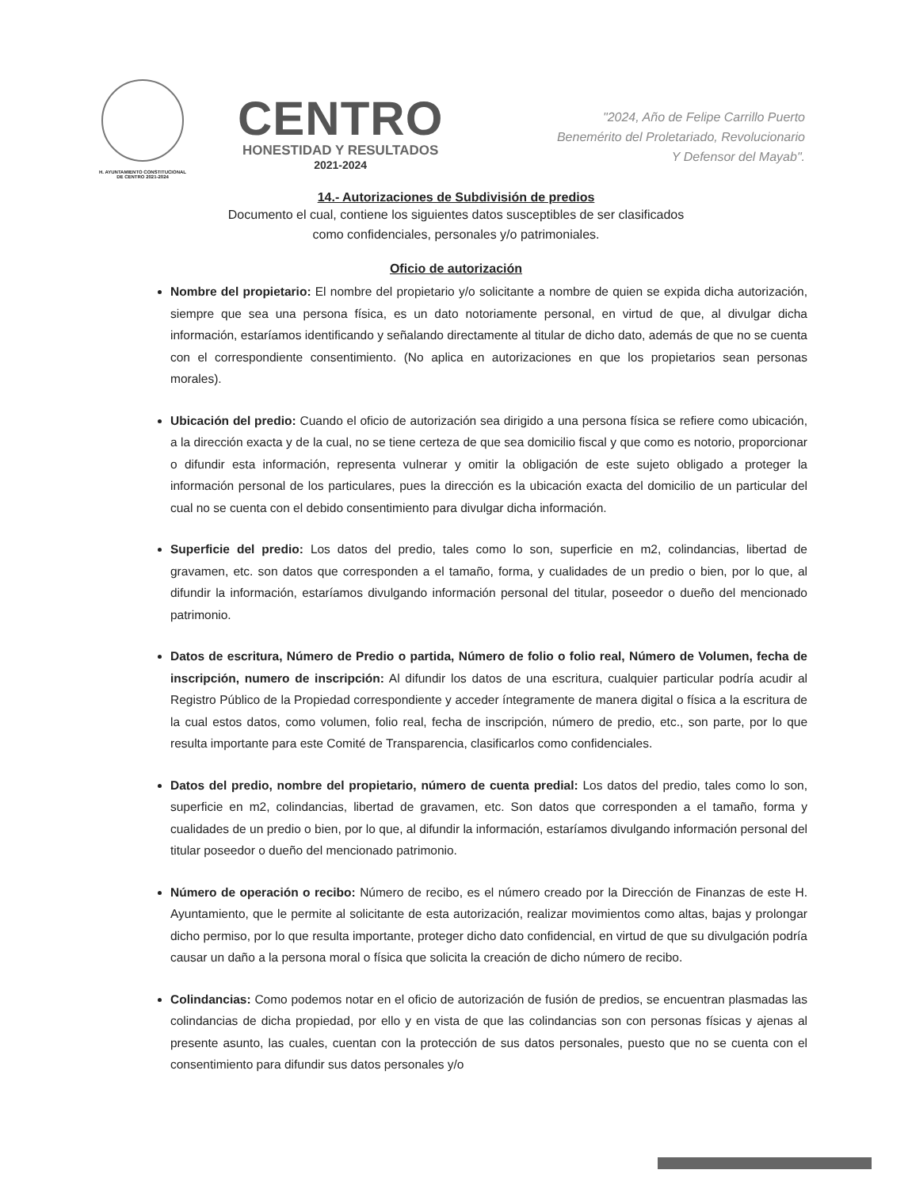H. AYUNTAMIENTO CONSTITUCIONAL
DE CENTRO 2021-2024
CENTRO
HONESTIDAD Y RESULTADOS
2021-2024
"2024, Año de Felipe Carrillo Puerto
Benemérito del Proletariado, Revolucionario
Y Defensor del Mayab".
14.- Autorizaciones de Subdivisión de predios
Documento el cual, contiene los siguientes datos susceptibles de ser clasificados
como confidenciales, personales y/o patrimoniales.
Oficio de autorización
Nombre del propietario: El nombre del propietario y/o solicitante a nombre de quien se expida dicha autorización, siempre que sea una persona física, es un dato notoriamente personal, en virtud de que, al divulgar dicha información, estaríamos identificando y señalando directamente al titular de dicho dato, además de que no se cuenta con el correspondiente consentimiento. (No aplica en autorizaciones en que los propietarios sean personas morales).
Ubicación del predio: Cuando el oficio de autorización sea dirigido a una persona física se refiere como ubicación, a la dirección exacta y de la cual, no se tiene certeza de que sea domicilio fiscal y que como es notorio, proporcionar o difundir esta información, representa vulnerar y omitir la obligación de este sujeto obligado a proteger la información personal de los particulares, pues la dirección es la ubicación exacta del domicilio de un particular del cual no se cuenta con el debido consentimiento para divulgar dicha información.
Superficie del predio: Los datos del predio, tales como lo son, superficie en m2, colindancias, libertad de gravamen, etc. son datos que corresponden a el tamaño, forma, y cualidades de un predio o bien, por lo que, al difundir la información, estaríamos divulgando información personal del titular, poseedor o dueño del mencionado patrimonio.
Datos de escritura, Número de Predio o partida, Número de folio o folio real, Número de Volumen, fecha de inscripción, numero de inscripción: Al difundir los datos de una escritura, cualquier particular podría acudir al Registro Público de la Propiedad correspondiente y acceder íntegramente de manera digital o física a la escritura de la cual estos datos, como volumen, folio real, fecha de inscripción, número de predio, etc., son parte, por lo que resulta importante para este Comité de Transparencia, clasificarlos como confidenciales.
Datos del predio, nombre del propietario, número de cuenta predial: Los datos del predio, tales como lo son, superficie en m2, colindancias, libertad de gravamen, etc. Son datos que corresponden a el tamaño, forma y cualidades de un predio o bien, por lo que, al difundir la información, estaríamos divulgando información personal del titular poseedor o dueño del mencionado patrimonio.
Número de operación o recibo: Número de recibo, es el número creado por la Dirección de Finanzas de este H. Ayuntamiento, que le permite al solicitante de esta autorización, realizar movimientos como altas, bajas y prolongar dicho permiso, por lo que resulta importante, proteger dicho dato confidencial, en virtud de que su divulgación podría causar un daño a la persona moral o física que solicita la creación de dicho número de recibo.
Colindancias: Como podemos notar en el oficio de autorización de fusión de predios, se encuentran plasmadas las colindancias de dicha propiedad, por ello y en vista de que las colindancias son con personas físicas y ajenas al presente asunto, las cuales, cuentan con la protección de sus datos personales, puesto que no se cuenta con el consentimiento para difundir sus datos personales y/o